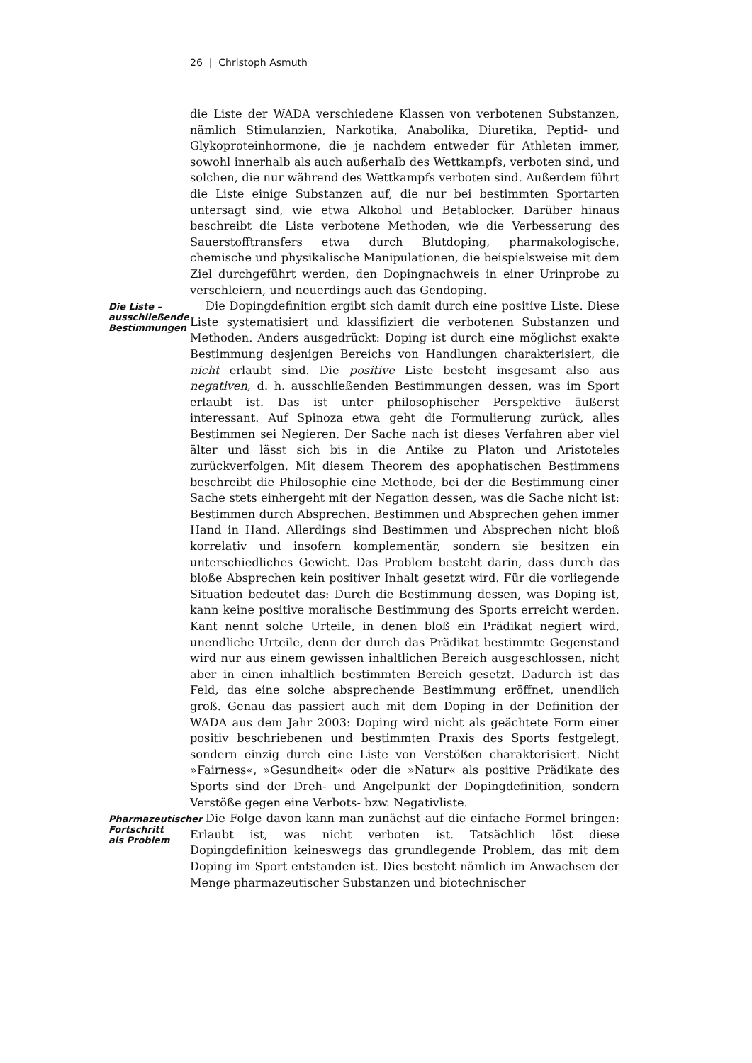26 | Christoph Asmuth
die Liste der WADA verschiedene Klassen von verbotenen Substanzen, nämlich Stimulanzien, Narkotika, Anabolika, Diuretika, Peptid- und Glykoproteinhormone, die je nachdem entweder für Athleten immer, sowohl innerhalb als auch außerhalb des Wettkampfs, verboten sind, und solchen, die nur während des Wettkampfs verboten sind. Außerdem führt die Liste einige Substanzen auf, die nur bei bestimmten Sportarten untersagt sind, wie etwa Alkohol und Betablocker. Darüber hinaus beschreibt die Liste verbotene Methoden, wie die Verbesserung des Sauerstofftransfers etwa durch Blutdoping, pharmakologische, chemische und physikalische Manipulationen, die beispielsweise mit dem Ziel durchgeführt werden, den Dopingnachweis in einer Urinprobe zu verschleiern, und neuerdings auch das Gendoping.
Die Liste – ausschließende Bestimmungen
Die Dopingdefinition ergibt sich damit durch eine positive Liste. Diese Liste systematisiert und klassifiziert die verbotenen Substanzen und Methoden. Anders ausgedrückt: Doping ist durch eine möglichst exakte Bestimmung desjenigen Bereichs von Handlungen charakterisiert, die nicht erlaubt sind. Die positive Liste besteht insgesamt also aus negativen, d. h. ausschließenden Bestimmungen dessen, was im Sport erlaubt ist. Das ist unter philosophischer Perspektive äußerst interessant. Auf Spinoza etwa geht die Formulierung zurück, alles Bestimmen sei Negieren. Der Sache nach ist dieses Verfahren aber viel älter und lässt sich bis in die Antike zu Platon und Aristoteles zurückverfolgen. Mit diesem Theorem des apophatischen Bestimmens beschreibt die Philosophie eine Methode, bei der die Bestimmung einer Sache stets einhergeht mit der Negation dessen, was die Sache nicht ist: Bestimmen durch Absprechen. Bestimmen und Absprechen gehen immer Hand in Hand. Allerdings sind Bestimmen und Absprechen nicht bloß korrelativ und insofern komplementär, sondern sie besitzen ein unterschiedliches Gewicht. Das Problem besteht darin, dass durch das bloße Absprechen kein positiver Inhalt gesetzt wird. Für die vorliegende Situation bedeutet das: Durch die Bestimmung dessen, was Doping ist, kann keine positive moralische Bestimmung des Sports erreicht werden. Kant nennt solche Urteile, in denen bloß ein Prädikat negiert wird, unendliche Urteile, denn der durch das Prädikat bestimmte Gegenstand wird nur aus einem gewissen inhaltlichen Bereich ausgeschlossen, nicht aber in einen inhaltlich bestimmten Bereich gesetzt. Dadurch ist das Feld, das eine solche absprechende Bestimmung eröffnet, unendlich groß. Genau das passiert auch mit dem Doping in der Definition der WADA aus dem Jahr 2003: Doping wird nicht als geächtete Form einer positiv beschriebenen und bestimmten Praxis des Sports festgelegt, sondern einzig durch eine Liste von Verstößen charakterisiert. Nicht »Fairness«, »Gesundheit« oder die »Natur« als positive Prädikate des Sports sind der Dreh- und Angelpunkt der Dopingdefinition, sondern Verstöße gegen eine Verbots- bzw. Negativliste.
Pharmazeutischer Fortschritt als Problem
Die Folge davon kann man zunächst auf die einfache Formel bringen: Erlaubt ist, was nicht verboten ist. Tatsächlich löst diese Dopingdefinition keineswegs das grundlegende Problem, das mit dem Doping im Sport entstanden ist. Dies besteht nämlich im Anwachsen der Menge pharmazeutischer Substanzen und biotechnischer